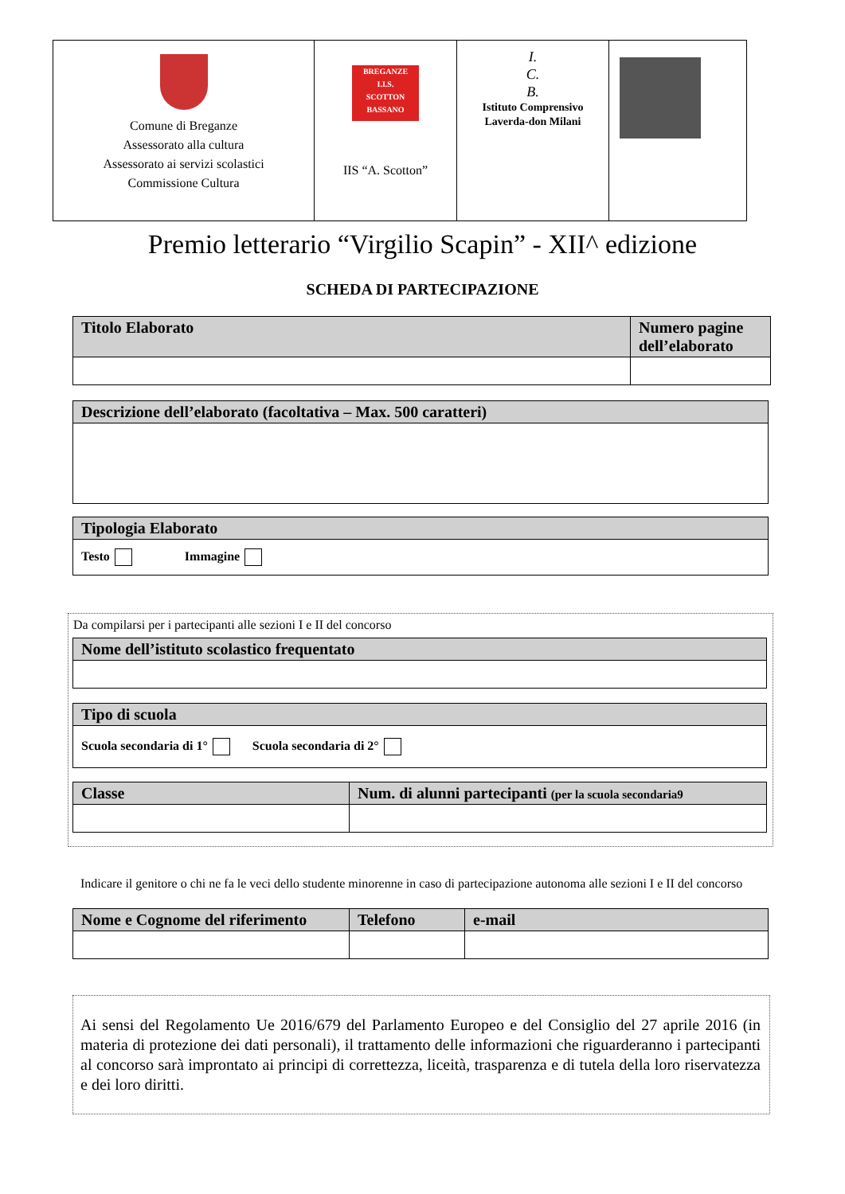| Comune di Breganze Assessorato alla cultura Assessorato ai servizi scolastici Commissione Cultura | BREGANZE I.I.S. SCOTTON BASSANO IIS “A. Scotton” | I. C. B. Istituto Comprensivo Laverda-don Milani | |
Premio letterario “Virgilio Scapin” - XII^ edizione
SCHEDA DI PARTECIPAZIONE
| Titolo Elaborato | Numero pagine dell’elaborato |
| --- | --- |
| Descrizione dell’elaborato (facoltativa – Max. 500 caratteri) |
| --- |
| Tipologia Elaborato |
| --- |
| Testo Immagine |
Da compilarsi per i partecipanti alle sezioni I e II del concorso
| Nome dell’istituto scolastico frequentato |
| --- |
| Tipo di scuola |
| --- |
| Scuola secondaria di 1° Scuola secondaria di 2° |
| Classe | Num. di alunni partecipanti (per la scuola secondaria9 |
| --- | --- |
Indicare il genitore o chi ne fa le veci dello studente minorenne in caso di partecipazione autonoma alle sezioni I e II del concorso
| Nome e Cognome del riferimento | Telefono | e-mail |
| --- | --- | --- |
Ai sensi del Regolamento Ue 2016/679 del Parlamento Europeo e del Consiglio del 27 aprile 2016 (in materia di protezione dei dati personali), il trattamento delle informazioni che riguarderanno i partecipanti al concorso sarà improntato ai principi di correttezza, liceità, trasparenza e di tutela della loro riservatezza e dei loro diritti.